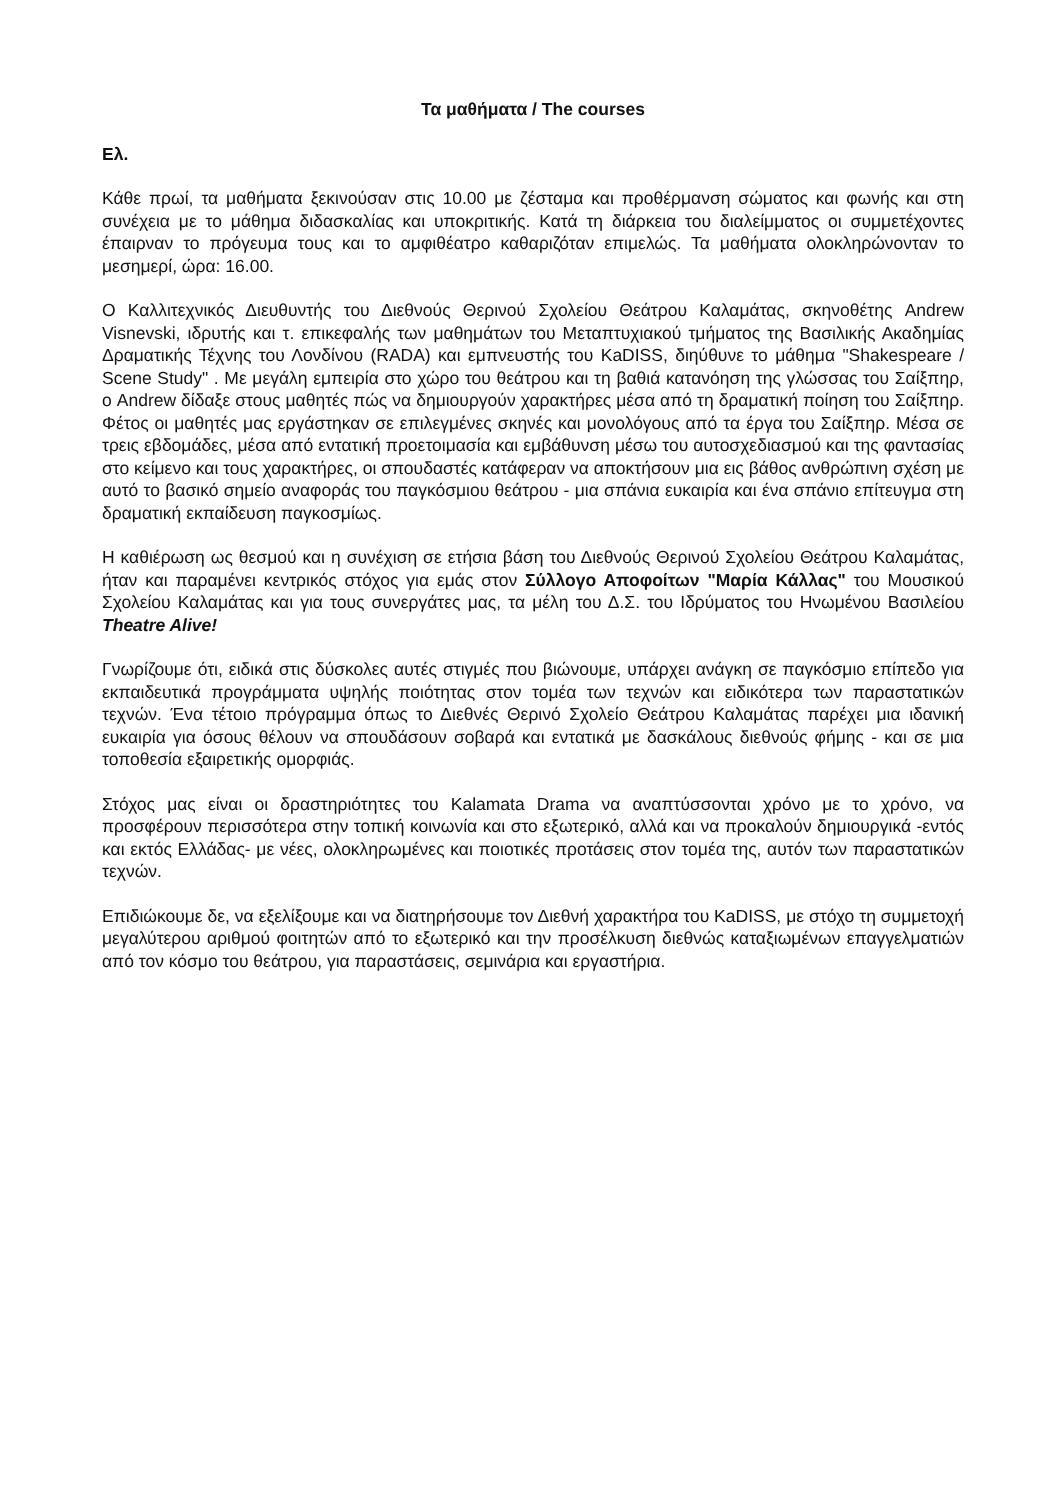Τα μαθήματα / The courses
Ελ.
Κάθε πρωί, τα μαθήματα ξεκινούσαν στις 10.00 με ζέσταμα και προθέρμανση σώματος και φωνής και στη συνέχεια με το μάθημα διδασκαλίας και υποκριτικής. Κατά τη διάρκεια του διαλείμματος οι συμμετέχοντες έπαιρναν το πρόγευμα τους και το αμφιθέατρο καθαριζόταν επιμελώς. Τα μαθήματα ολοκληρώνονταν το μεσημερί, ώρα: 16.00.
Ο Καλλιτεχνικός Διευθυντής του Διεθνούς Θερινού Σχολείου Θεάτρου Καλαμάτας, σκηνοθέτης Andrew Visnevski, ιδρυτής και τ. επικεφαλής των μαθημάτων του Μεταπτυχιακού τμήματος της Βασιλικής Ακαδημίας Δραματικής Τέχνης του Λονδίνου (RADA) και εμπνευστής του KaDISS, διηύθυνε το μάθημα "Shakespeare / Scene Study" . Με μεγάλη εμπειρία στο χώρο του θεάτρου και τη βαθιά κατανόηση της γλώσσας του Σαίξπηρ, ο Andrew δίδαξε στους μαθητές πώς να δημιουργούν χαρακτήρες μέσα από τη δραματική ποίηση του Σαίξπηρ. Φέτος οι μαθητές μας εργάστηκαν σε επιλεγμένες σκηνές και μονολόγους από τα έργα του Σαίξπηρ. Μέσα σε τρεις εβδομάδες, μέσα από εντατική προετοιμασία και εμβάθυνση μέσω του αυτοσχεδιασμού και της φαντασίας στο κείμενο και τους χαρακτήρες, οι σπουδαστές κατάφεραν να αποκτήσουν μια εις βάθος ανθρώπινη σχέση με αυτό το βασικό σημείο αναφοράς του παγκόσμιου θεάτρου - μια σπάνια ευκαιρία και ένα σπάνιο επίτευγμα στη δραματική εκπαίδευση παγκοσμίως.
Η καθιέρωση ως θεσμού και η συνέχιση σε ετήσια βάση του Διεθνούς Θερινού Σχολείου Θεάτρου Καλαμάτας, ήταν και παραμένει κεντρικός στόχος για εμάς στον Σύλλογο Αποφοίτων "Μαρία Κάλλας" του Μουσικού Σχολείου Καλαμάτας και για τους συνεργάτες μας, τα μέλη του Δ.Σ. του Ιδρύματος του Ηνωμένου Βασιλείου Theatre Alive!
Γνωρίζουμε ότι, ειδικά στις δύσκολες αυτές στιγμές που βιώνουμε, υπάρχει ανάγκη σε παγκόσμιο επίπεδο για εκπαιδευτικά προγράμματα υψηλής ποιότητας στον τομέα των τεχνών και ειδικότερα των παραστατικών τεχνών. Ένα τέτοιο πρόγραμμα όπως το Διεθνές Θερινό Σχολείο Θεάτρου Καλαμάτας παρέχει μια ιδανική ευκαιρία για όσους θέλουν να σπουδάσουν σοβαρά και εντατικά με δασκάλους διεθνούς φήμης - και σε μια τοποθεσία εξαιρετικής ομορφιάς.
Στόχος μας είναι οι δραστηριότητες του Kalamata Drama να αναπτύσσονται χρόνο με το χρόνο, να προσφέρουν περισσότερα στην τοπική κοινωνία και στο εξωτερικό, αλλά και να προκαλούν δημιουργικά -εντός και εκτός Ελλάδας- με νέες, ολοκληρωμένες και ποιοτικές προτάσεις στον τομέα της, αυτόν των παραστατικών τεχνών.
Επιδιώκουμε δε, να εξελίξουμε και να διατηρήσουμε τον Διεθνή χαρακτήρα του KaDISS, με στόχο τη συμμετοχή μεγαλύτερου αριθμού φοιτητών από το εξωτερικό και την προσέλκυση διεθνώς καταξιωμένων επαγγελματιών από τον κόσμο του θεάτρου, για παραστάσεις, σεμινάρια και εργαστήρια.